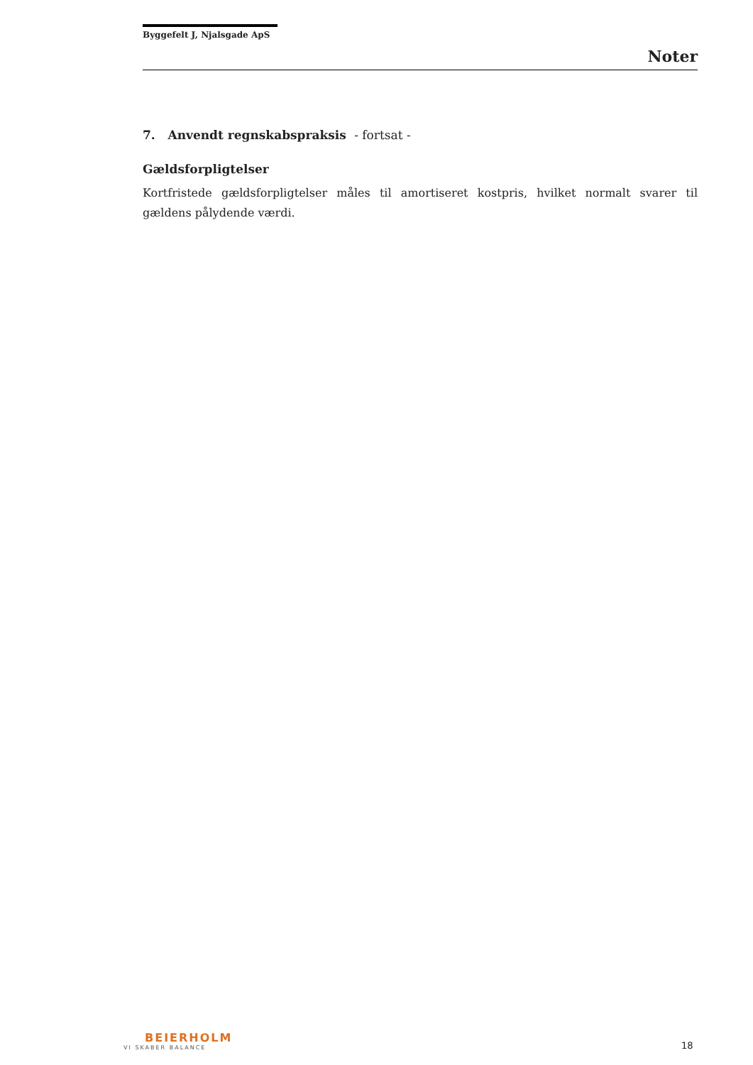Byggefelt J, Njalsgade ApS
Noter
7. Anvendt regnskabspraksis - fortsat -
Gældsforpligtelser
Kortfristede gældsforpligtelser måles til amortiseret kostpris, hvilket normalt svarer til gældens pålydende værdi.
BEIERHOLM
VI SKABER BALANCE
18